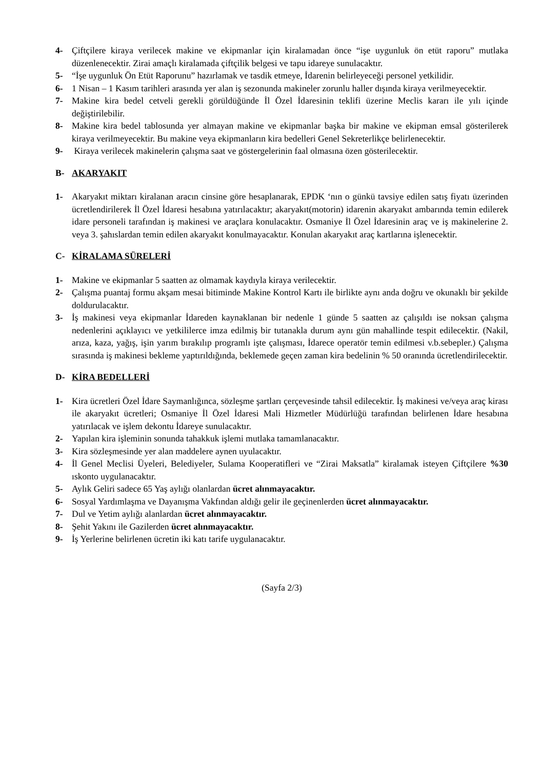4- Çiftçilere kiraya verilecek makine ve ekipmanlar için kiralamadan önce “işe uygunluk ön etüt raporu” mutlaka düzenlenecektir. Zirai amaçlı kiralamada çiftçilik belgesi ve tapu idareye sunulacaktır.
5- “İşe uygunluk Ön Etüt Raporunu” hazırlamak ve tasdik etmeye, İdarenin belirleyeceği personel yetkilidir.
6- 1 Nisan – 1 Kasım tarihleri arasında yer alan iş sezonunda makineler zorunlu haller dışında kiraya verilmeyecektir.
7- Makine kira bedel cetveli gerekli görüldüğünde İl Özel İdaresinin teklifi üzerine Meclis kararı ile yılı içinde değiştirilebilir.
8- Makine kira bedel tablosunda yer almayan makine ve ekipmanlar başka bir makine ve ekipman emsal gösterilerek kiraya verilmeyecektir. Bu makine veya ekipmanların kira bedelleri Genel Sekreterlikçe belirlenecektir.
9- Kiraya verilecek makinelerin çalışma saat ve göstergelerinin faal olmasına özen gösterilecektir.
B- AKARYAKIT
1- Akaryakıt miktarı kiralanan aracın cinsine göre hesaplanarak, EPDK ‘nın o günkü tavsiye edilen satış fiyatı üzerinden ücretlendirilerek İl Özel İdaresi hesabına yatırılacaktır; akaryakıt(motorin) idarenin akaryakıt ambarında temin edilerek idare personeli tarafından iş makinesi ve araçlara konulacaktır. Osmaniye İl Özel İdaresinin araç ve iş makinelerine 2. veya 3. şahıslardan temin edilen akaryakıt konulmayacaktır. Konulan akaryakıt araç kartlarına işlenecektir.
C- KİRALAMA SÜRELERİ
1- Makine ve ekipmanlar 5 saatten az olmamak kaydıyla kiraya verilecektir.
2- Çalışma puantaj formu akşam mesai bitiminde Makine Kontrol Kartı ile birlikte aynı anda doğru ve okunaklı bir şekilde doldurulacaktır.
3- İş makinesi veya ekipmanlar İdareden kaynaklanan bir nedenle 1 günde 5 saatten az çalışıldı ise noksan çalışma nedenlerini açıklayıcı ve yetkililerce imza edilmiş bir tutanakla durum aynı gün mahallinde tespit edilecektir. (Nakil, arıza, kaza, yağış, işin yarım bırakılıp programlı işte çalışması, İdarece operatör temin edilmesi v.b.sebepler.) Çalışma sırasında iş makinesi bekleme yaptırıldığında, beklemede geçen zaman kira bedelinin % 50 oranında ücretlendirilecektir.
D- KİRA BEDELLERİ
1- Kira ücretleri Özel İdare Saymanlığınca, sözleşme şartları çerçevesinde tahsil edilecektir. İş makinesi ve/veya araç kirası ile akaryakıt ücretleri; Osmaniye İl Özel İdaresi Mali Hizmetler Müdürlüğü tarafından belirlenen İdare hesabına yatırılacak ve işlem dekontu İdareye sunulacaktır.
2- Yapılan kira işleminin sonunda tahakkuk işlemi mutlaka tamamlanacaktır.
3- Kira sözleşmesinde yer alan maddelere aynen uyulacaktır.
4- İl Genel Meclisi Üyeleri, Belediyeler, Sulama Kooperatifleri ve “Zirai Maksatla” kiralamak isteyen Çiftçilere %30 ıskonto uygulanacaktır.
5- Aylık Geliri sadece 65 Yaş aylığı olanlardan ücret alınmayacaktır.
6- Sosyal Yardımlaşma ve Dayanışma Vakfından aldığı gelir ile geçinenlerden ücret alınmayacaktır.
7- Dul ve Yetim aylığı alanlardan ücret alınmayacaktır.
8- Şehit Yakını ile Gazilerden ücret alınmayacaktır.
9- İş Yerlerine belirlenen ücretin iki katı tarife uygulanacaktır.
(Sayfa 2/3)